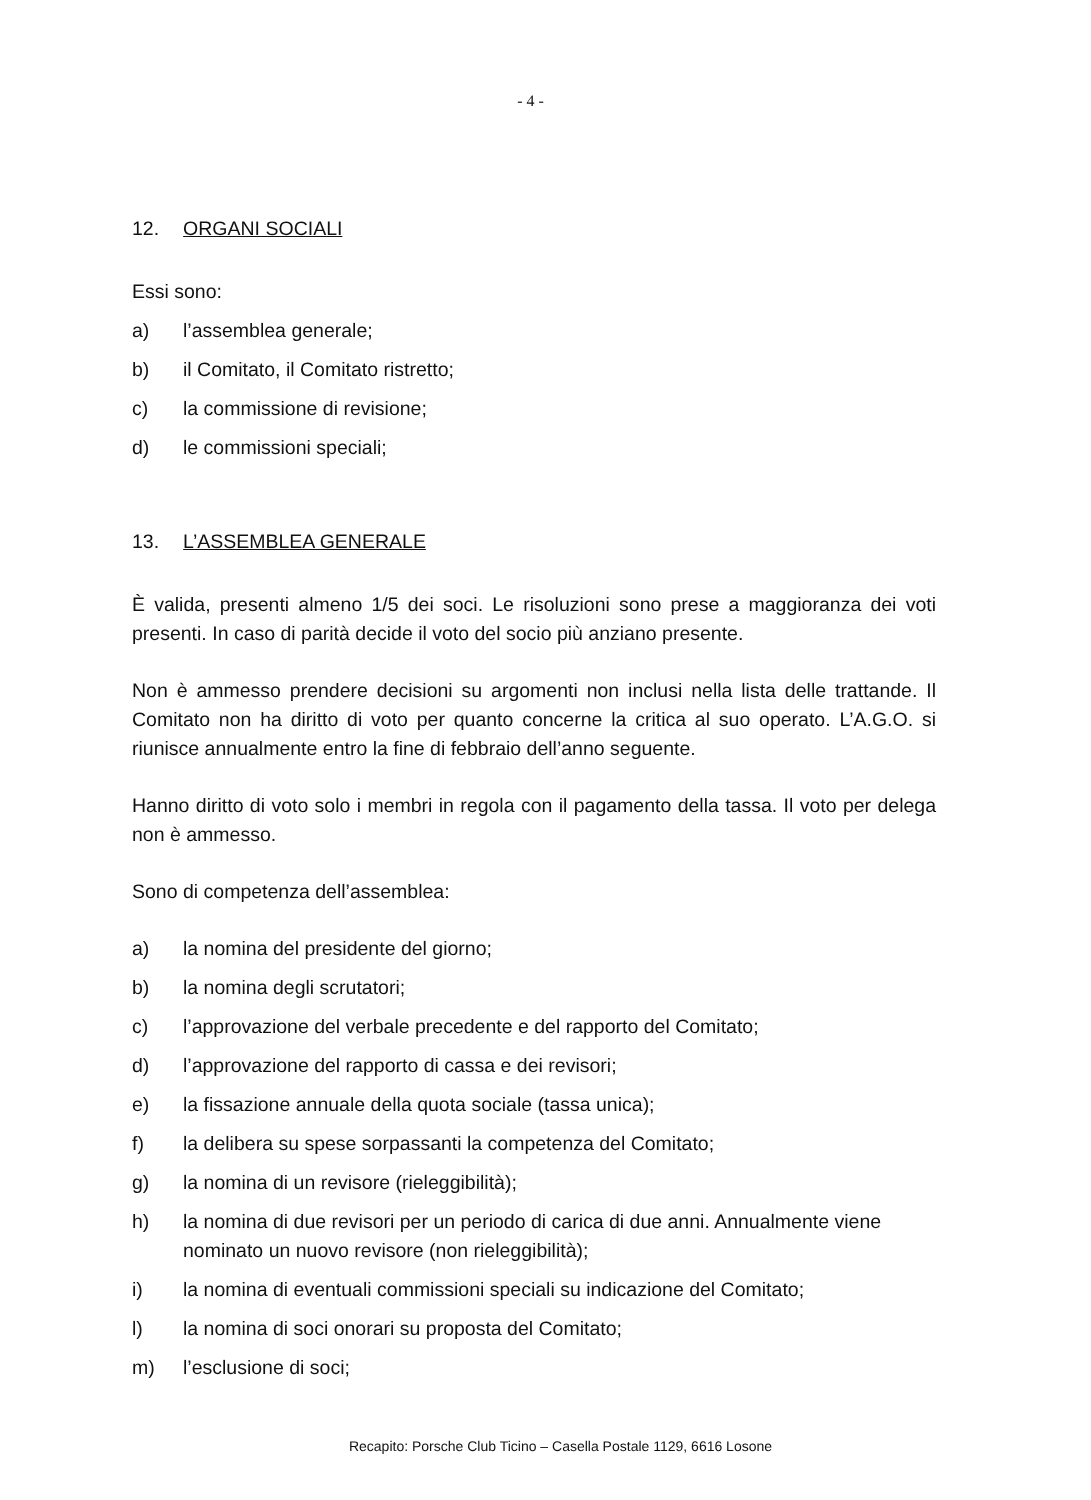- 4 -
12. ORGANI SOCIALI
Essi sono:
a) l’assemblea generale;
b) il Comitato, il Comitato ristretto;
c) la commissione di revisione;
d) le commissioni speciali;
13. L’ASSEMBLEA GENERALE
È valida, presenti almeno 1/5 dei soci. Le risoluzioni sono prese a maggioranza dei voti presenti. In caso di parità decide il voto del socio più anziano presente.
Non è ammesso prendere decisioni su argomenti non inclusi nella lista delle trattande. Il Comitato non ha diritto di voto per quanto concerne la critica al suo operato. L’A.G.O. si riunisce annualmente entro la fine di febbraio dell’anno seguente.
Hanno diritto di voto solo i membri in regola con il pagamento della tassa. Il voto per delega non è ammesso.
Sono di competenza dell’assemblea:
a) la nomina del presidente del giorno;
b) la nomina degli scrutatori;
c) l’approvazione del verbale precedente e del rapporto del Comitato;
d) l’approvazione del rapporto di cassa e dei revisori;
e) la fissazione annuale della quota sociale (tassa unica);
f) la delibera su spese sorpassanti la competenza del Comitato;
g) la nomina di un revisore (rieleggibilità);
h) la nomina di due revisori per un periodo di carica di due anni. Annualmente viene nominato un nuovo revisore (non rieleggibilità);
i) la nomina di eventuali commissioni speciali su indicazione del Comitato;
l) la nomina di soci onorari su proposta del Comitato;
m) l’esclusione di soci;
Recapito: Porsche Club Ticino – Casella Postale 1129, 6616 Losone